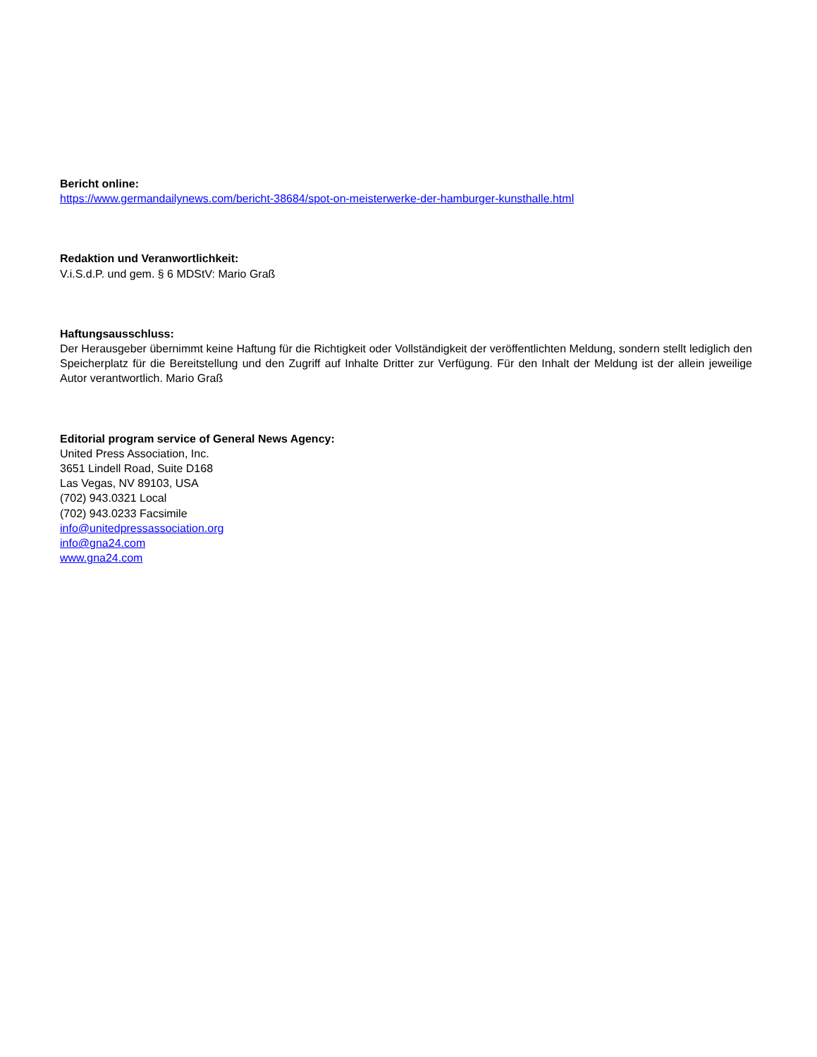Bericht online:
https://www.germandailynews.com/bericht-38684/spot-on-meisterwerke-der-hamburger-kunsthalle.html
Redaktion und Veranwortlichkeit:
V.i.S.d.P. und gem. § 6 MDStV: Mario Graß
Haftungsausschluss:
Der Herausgeber übernimmt keine Haftung für die Richtigkeit oder Vollständigkeit der veröffentlichten Meldung, sondern stellt lediglich den Speicherplatz für die Bereitstellung und den Zugriff auf Inhalte Dritter zur Verfügung. Für den Inhalt der Meldung ist der allein jeweilige Autor verantwortlich. Mario Graß
Editorial program service of General News Agency:
United Press Association, Inc.
3651 Lindell Road, Suite D168
Las Vegas, NV 89103, USA
(702) 943.0321 Local
(702) 943.0233 Facsimile
info@unitedpressassociation.org
info@gna24.com
www.gna24.com